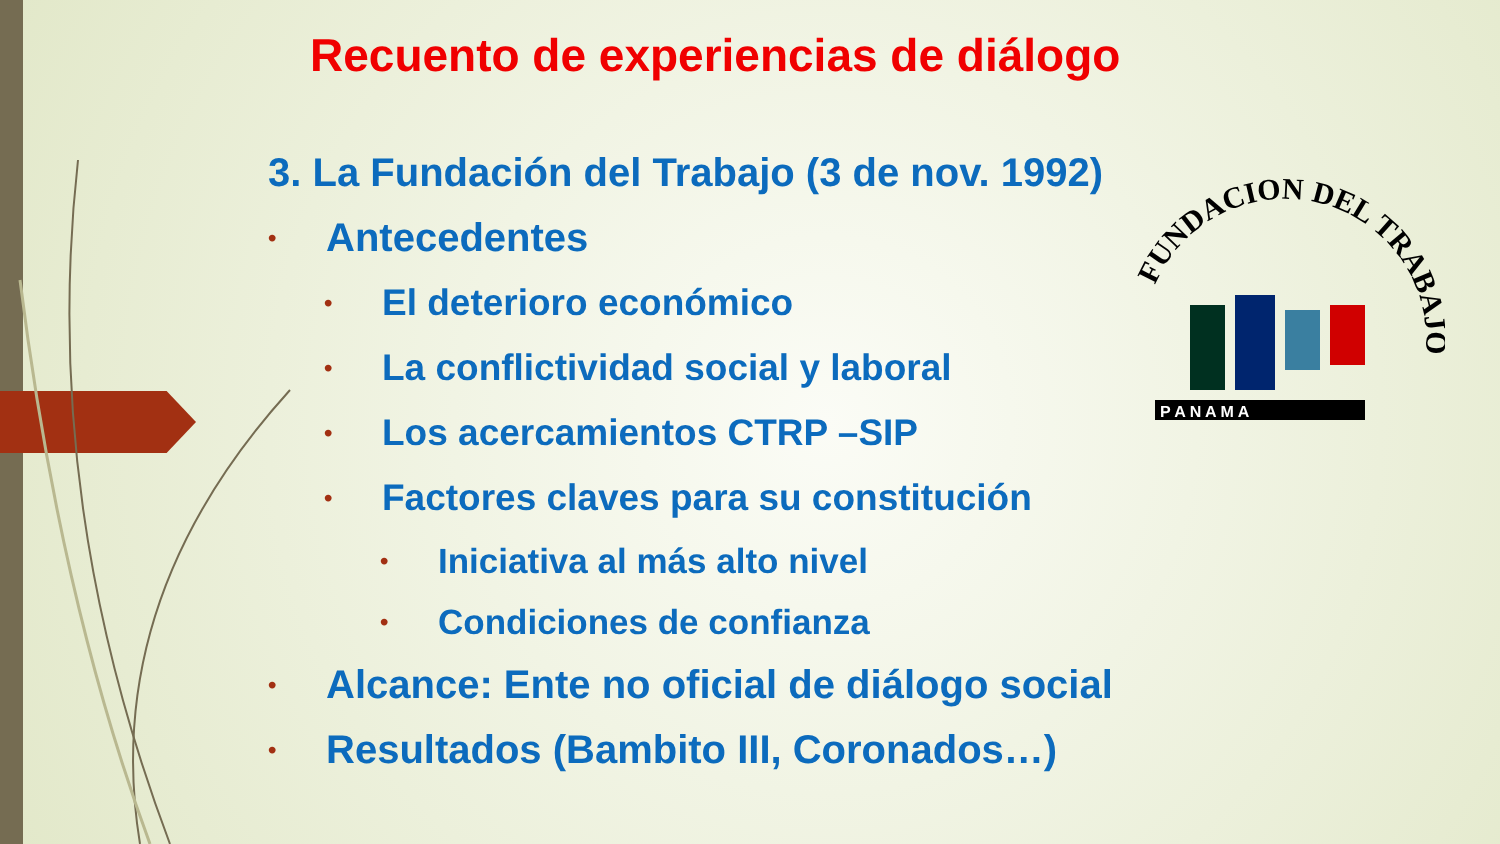Recuento de experiencias de diálogo
3. La Fundación del Trabajo (3 de nov. 1992)
• Antecedentes
• El deterioro económico
• La conflictividad social y laboral
• Los acercamientos CTRP –SIP
• Factores claves para su constitución
• Iniciativa al más alto nivel
• Condiciones de confianza
• Alcance: Ente no oficial de diálogo social
• Resultados (Bambito III, Coronados…)
FUNDACION DEL TRABAJO
P A N A M A